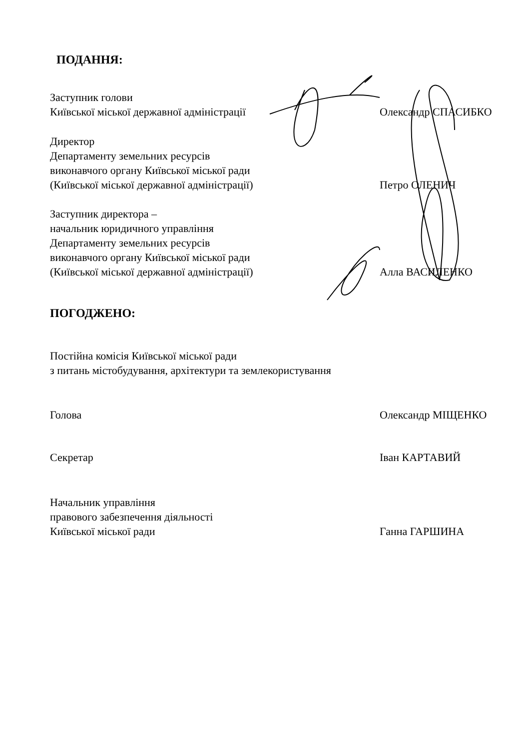ПОДАННЯ:
Заступник голови
Київської міської державної адміністрації
Олександр СПАСИБКО
Директор
Департаменту земельних ресурсів
виконавчого органу Київської міської ради
(Київської міської державної адміністрації)
Петро ОЛЕНИЧ
Заступник директора –
начальник юридичного управління
Департаменту земельних ресурсів
виконавчого органу Київської міської ради
(Київської міської державної адміністрації)
Алла ВАСИЛЕНКО
ПОГОДЖЕНО:
Постійна комісія Київської міської ради
з питань містобудування, архітектури та землекористування
Голова Олександр МІЩЕНКО
Секретар Іван КАРТАВИЙ
Начальник управління
правового забезпечення діяльності
Київської міської ради
Ганна ГАРШИНА